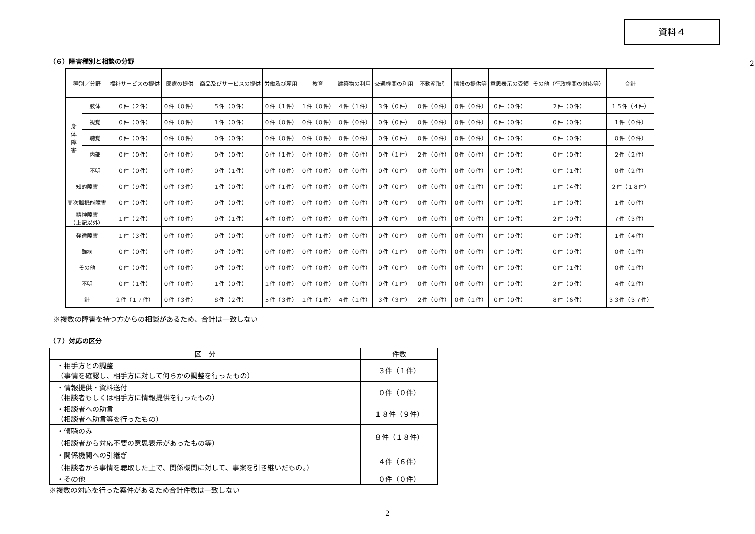資料４
2
（６）障害種別と相談の分野
| 種別／分野 | | 福祉サービスの提供 | 医療の提供 | 商品及びサービスの提供 | 労働及び雇用 | 教育 | 建築物の利用 | 交通機関の利用 | 不動産取引 | 情報の提供等 | 意思表示の受領 | その他（行政機関の対応等） | 合計 |
| --- | --- | --- | --- | --- | --- | --- | --- | --- | --- | --- | --- | --- | --- |
| 身 体 障 害 | 肢体 | ０件（２件） | ０件（０件） | ５件（０件） | ０件（１件） | １件（０件） | ４件（１件） | ３件（０件） | ０件（０件） | ０件（０件） | ０件（０件） | ２件（０件） | １５件（４件） |
| | 視覚 | ０件（０件） | ０件（０件） | １件（０件） | ０件（０件） | ０件（０件） | ０件（０件） | ０件（０件） | ０件（０件） | ０件（０件） | ０件（０件） | ０件（０件） | １件（０件） |
| | 聴覚 | ０件（０件） | ０件（０件） | ０件（０件） | ０件（０件） | ０件（０件） | ０件（０件） | ０件（０件） | ０件（０件） | ０件（０件） | ０件（０件） | ０件（０件） | ０件（０件） |
| | 内部 | ０件（０件） | ０件（０件） | ０件（０件） | ０件（１件） | ０件（０件） | ０件（０件） | ０件（１件） | ２件（０件） | ０件（０件） | ０件（０件） | ０件（０件） | ２件（２件） |
| | 不明 | ０件（０件） | ０件（０件） | ０件（１件） | ０件（０件） | ０件（０件） | ０件（０件） | ０件（０件） | ０件（０件） | ０件（０件） | ０件（０件） | ０件（１件） | ０件（２件） |
| 知的障害 | | ０件（９件） | ０件（３件） | １件（０件） | ０件（１件） | ０件（０件） | ０件（０件） | ０件（０件） | ０件（０件） | ０件（１件） | ０件（０件） | １件（４件） | ２件（１８件） |
| 高次脳機能障害 | | ０件（０件） | ０件（０件） | ０件（０件） | ０件（０件） | ０件（０件） | ０件（０件） | ０件（０件） | ０件（０件） | ０件（０件） | ０件（０件） | １件（０件） | １件（０件） |
| 精神障害 （上記以外） | | １件（２件） | ０件（０件） | ０件（１件） | ４件（０件） | ０件（０件） | ０件（０件） | ０件（０件） | ０件（０件） | ０件（０件） | ０件（０件） | ２件（０件） | ７件（３件） |
| 発達障害 | | １件（３件） | ０件（０件） | ０件（０件） | ０件（０件） | ０件（１件） | ０件（０件） | ０件（０件） | ０件（０件） | ０件（０件） | ０件（０件） | ０件（０件） | １件（４件） |
| 難病 | | ０件（０件） | ０件（０件） | ０件（０件） | ０件（０件） | ０件（０件） | ０件（０件） | ０件（１件） | ０件（０件） | ０件（０件） | ０件（０件） | ０件（０件） | ０件（１件） |
| その他 | | ０件（０件） | ０件（０件） | ０件（０件） | ０件（０件） | ０件（０件） | ０件（０件） | ０件（０件） | ０件（０件） | ０件（０件） | ０件（０件） | ０件（１件） | ０件（１件） |
| 不明 | | ０件（１件） | ０件（０件） | １件（０件） | １件（０件） | ０件（０件） | ０件（０件） | ０件（１件） | ０件（０件） | ０件（０件） | ０件（０件） | ２件（０件） | ４件（２件） |
| 計 | | ２件（１７件） | ０件（３件） | ８件（２件） | ５件（３件） | １件（１件） | ４件（１件） | ３件（３件） | ２件（０件） | ０件（１件） | ０件（０件） | ８件（６件） | ３３件（３７件） |
※複数の障害を持つ方からの相談があるため、合計は一致しない
（７）対応の区分
| 区 分 | 件数 |
| --- | --- |
| ・相手方との調整 （事情を確認し、相手方に対して何らかの調整を行ったもの） | ３件（１件） |
| ・情報提供・資料送付 （相談者もしくは相手方に情報提供を行ったもの） | ０件（０件） |
| ・相談者への助言 （相談者へ助言等を行ったもの） | １８件（９件） |
| ・傾聴のみ （相談者から対応不要の意思表示があったもの等） | ８件（１８件） |
| ・関係機関への引継ぎ （相談者から事情を聴取した上で、関係機関に対して、事案を引き継いだもの。） | ４件（６件） |
| ・その他 | ０件（０件） |
※複数の対応を行った案件があるため合計件数は一致しない
2